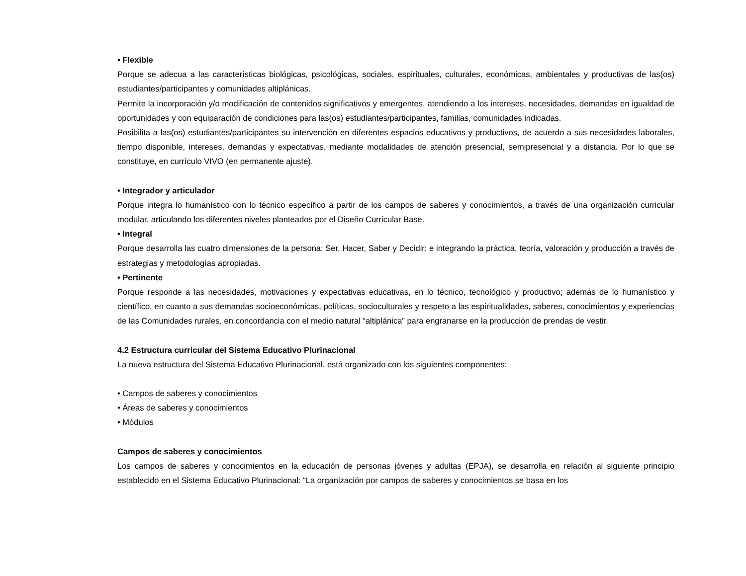• Flexible
Porque se adecua a las características biológicas, psicológicas, sociales, espirituales, culturales, económicas, ambientales y productivas de las(os) estudiantes/participantes y comunidades altiplánicas.
Permite la incorporación y/o modificación de contenidos significativos y emergentes, atendiendo a los intereses, necesidades, demandas en igualdad de oportunidades y con equiparación de condiciones para las(os) estudiantes/participantes, familias, comunidades indicadas.
Posibilita a las(os) estudiantes/participantes su intervención en diferentes espacios educativos y productivos, de acuerdo a sus necesidades laborales, tiempo disponible, intereses, demandas y expectativas, mediante modalidades de atención presencial, semipresencial y a distancia. Por lo que se constituye, en currículo VIVO (en permanente ajuste).
• Integrador y articulador
Porque integra lo humanístico con lo técnico específico a partir de los campos de saberes y conocimientos, a través de una organización curricular modular, articulando los diferentes niveles planteados por el Diseño Curricular Base.
• Integral
Porque desarrolla las cuatro dimensiones de la persona: Ser, Hacer, Saber y Decidir; e integrando la práctica, teoría, valoración y producción a través de estrategias y metodologías apropiadas.
• Pertinente
Porque responde a las necesidades, motivaciones y expectativas educativas, en lo técnico, tecnológico y productivo; además de lo humanístico y científico, en cuanto a sus demandas socioeconómicas, políticas, socioculturales y respeto a las espiritualidades, saberes, conocimientos y experiencias de las Comunidades rurales, en concordancia con el medio natural “altiplánica” para engranarse en la producción de prendas de vestir.
4.2 Estructura curricular del Sistema Educativo Plurinacional
La nueva estructura del Sistema Educativo Plurinacional, está organizado con los siguientes componentes:
• Campos de saberes y conocimientos
• Áreas de saberes y conocimientos
• Módulos
Campos de saberes y conocimientos
Los campos de saberes y conocimientos en la educación de personas jóvenes y adultas (EPJA), se desarrolla en relación al siguiente principio establecido en el Sistema Educativo Plurinacional: “La organización por campos de saberes y conocimientos se basa en los